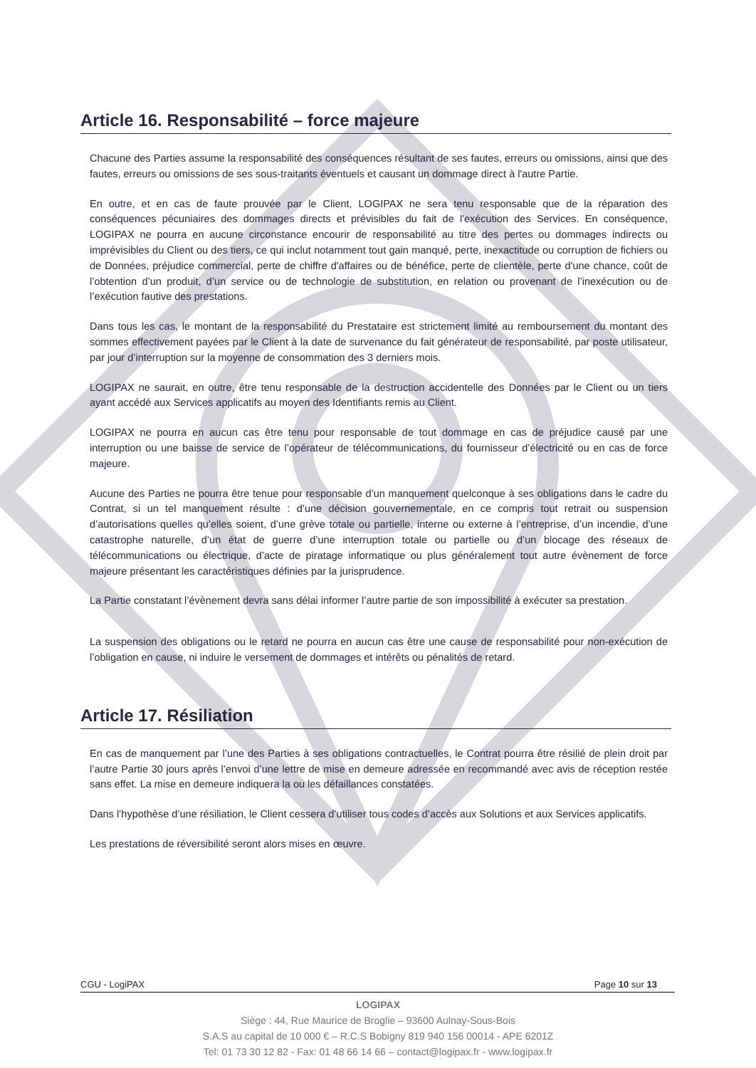Article 16. Responsabilité – force majeure
Chacune des Parties assume la responsabilité des conséquences résultant de ses fautes, erreurs ou omissions, ainsi que des fautes, erreurs ou omissions de ses sous-traitants éventuels et causant un dommage direct à l'autre Partie.
En outre, et en cas de faute prouvée par le Client, LOGIPAX ne sera tenu responsable que de la réparation des conséquences pécuniaires des dommages directs et prévisibles du fait de l'exécution des Services. En conséquence, LOGIPAX ne pourra en aucune circonstance encourir de responsabilité au titre des pertes ou dommages indirects ou imprévisibles du Client ou des tiers, ce qui inclut notamment tout gain manqué, perte, inexactitude ou corruption de fichiers ou de Données, préjudice commercial, perte de chiffre d'affaires ou de bénéfice, perte de clientèle, perte d'une chance, coût de l’obtention d’un produit, d’un service ou de technologie de substitution, en relation ou provenant de l’inexécution ou de l’exécution fautive des prestations.
Dans tous les cas, le montant de la responsabilité du Prestataire est strictement limité au remboursement du montant des sommes effectivement payées par le Client à la date de survenance du fait générateur de responsabilité, par poste utilisateur, par jour d’interruption sur la moyenne de consommation des 3 derniers mois.
LOGIPAX ne saurait, en outre, être tenu responsable de la destruction accidentelle des Données par le Client ou un tiers ayant accédé aux Services applicatifs au moyen des Identifiants remis au Client.
LOGIPAX ne pourra en aucun cas être tenu pour responsable de tout dommage en cas de préjudice causé par une interruption ou une baisse de service de l’opérateur de télécommunications, du fournisseur d’électricité ou en cas de force majeure.
Aucune des Parties ne pourra être tenue pour responsable d’un manquement quelconque à ses obligations dans le cadre du Contrat, si un tel manquement résulte : d’une décision gouvernementale, en ce compris tout retrait ou suspension d’autorisations quelles qu’elles soient, d’une grève totale ou partielle, interne ou externe à l’entreprise, d’un incendie, d’une catastrophe naturelle, d’un état de guerre d’une interruption totale ou partielle ou d’un blocage des réseaux de télécommunications ou électrique, d’acte de piratage informatique ou plus généralement tout autre évènement de force majeure présentant les caractéristiques définies par la jurisprudence.
La Partie constatant l’évènement devra sans délai informer l’autre partie de son impossibilité à exécuter sa prestation.
La suspension des obligations ou le retard ne pourra en aucun cas être une cause de responsabilité pour non-exécution de l’obligation en cause, ni induire le versement de dommages et intérêts ou pénalités de retard.
Article 17. Résiliation
En cas de manquement par l’une des Parties à ses obligations contractuelles, le Contrat pourra être résilié de plein droit par l’autre Partie 30 jours après l’envoi d’une lettre de mise en demeure adressée en recommandé avec avis de réception restée sans effet. La mise en demeure indiquera la ou les défaillances constatées.
Dans l’hypothèse d’une résiliation, le Client cessera d’utiliser tous codes d’accès aux Solutions et aux Services applicatifs.
Les prestations de réversibilité seront alors mises en œuvre.
CGU - LogiPAX Page 10 sur 13
LOGIPAX
Siège : 44, Rue Maurice de Broglie – 93600 Aulnay-Sous-Bois
S.A.S au capital de 10 000 € – R.C.S Bobigny 819 940 156 00014 - APE 6201Z
Tel: 01 73 30 12 82 - Fax: 01 48 66 14 66 – contact@logipax.fr - www.logipax.fr